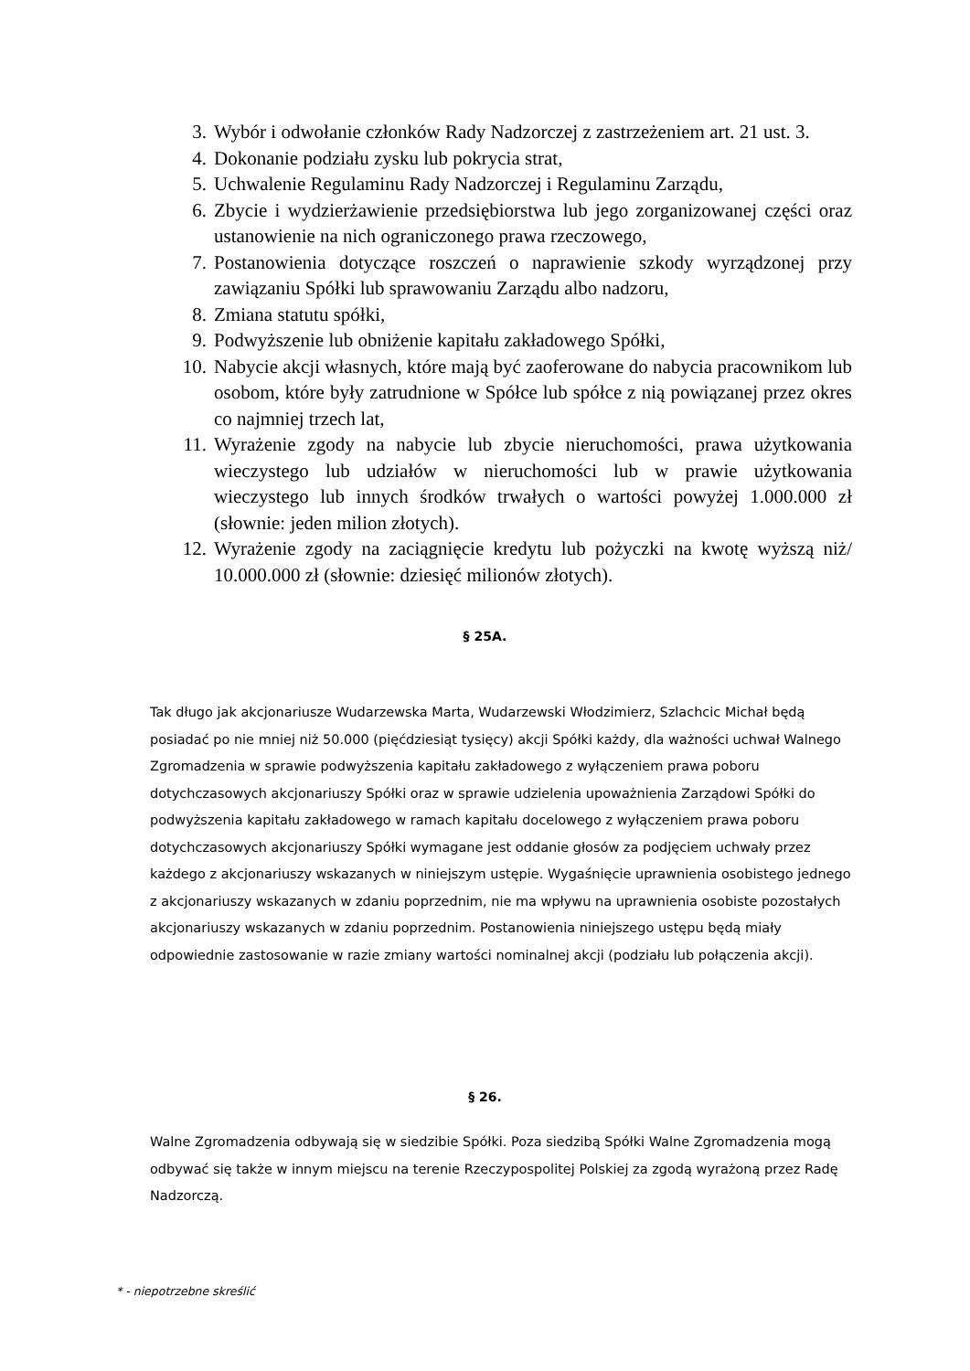3. Wybór i odwołanie członków Rady Nadzorczej z zastrzeżeniem art. 21 ust. 3.
4. Dokonanie podziału zysku lub pokrycia strat,
5. Uchwalenie Regulaminu Rady Nadzorczej i Regulaminu Zarządu,
6. Zbycie i wydzierżawienie przedsiębiorstwa lub jego zorganizowanej części oraz ustanowienie na nich ograniczonego prawa rzeczowego,
7. Postanowienia dotyczące roszczeń o naprawienie szkody wyrządzonej przy zawiązaniu Spółki lub sprawowaniu Zarządu albo nadzoru,
8. Zmiana statutu spółki,
9. Podwyższenie lub obniżenie kapitału zakładowego Spółki,
10. Nabycie akcji własnych, które mają być zaoferowane do nabycia pracownikom lub osobom, które były zatrudnione w Spółce lub spółce z nią powiązanej przez okres co najmniej trzech lat,
11. Wyrażenie zgody na nabycie lub zbycie nieruchomości, prawa użytkowania wieczystego lub udziałów w nieruchomości lub w prawie użytkowania wieczystego lub innych środków trwałych o wartości powyżej 1.000.000 zł (słownie: jeden milion złotych).
12. Wyrażenie zgody na zaciągnięcie kredytu lub pożyczki na kwotę wyższą niż/ 10.000.000 zł (słownie: dziesięć milionów złotych).
§ 25A.
Tak długo jak akcjonariusze Wudarzewska Marta, Wudarzewski Włodzimierz, Szlachcic Michał będą posiadać po nie mniej niż 50.000 (pięćdziesiąt tysięcy) akcji Spółki każdy, dla ważności uchwał Walnego Zgromadzenia w sprawie podwyższenia kapitału zakładowego z wyłączeniem prawa poboru dotychczasowych akcjonariuszy Spółki oraz w sprawie udzielenia upoważnienia Zarządowi Spółki do podwyższenia kapitału zakładowego w ramach kapitału docelowego z wyłączeniem prawa poboru dotychczasowych akcjonariuszy Spółki wymagane jest oddanie głosów za podjęciem uchwały przez każdego z akcjonariuszy wskazanych w niniejszym ustępie. Wygaśnięcie uprawnienia osobistego jednego z akcjonariuszy wskazanych w zdaniu poprzednim, nie ma wpływu na uprawnienia osobiste pozostałych akcjonariuszy wskazanych w zdaniu poprzednim. Postanowienia niniejszego ustępu będą miały odpowiednie zastosowanie w razie zmiany wartości nominalnej akcji (podziału lub połączenia akcji).
§ 26.
Walne Zgromadzenia odbywają się w siedzibie Spółki. Poza siedzibą Spółki Walne Zgromadzenia mogą odbywać się także w innym miejscu na terenie Rzeczypospolitej Polskiej za zgodą wyrażoną przez Radę Nadzorczą.
* - niepotrzebne skreślić